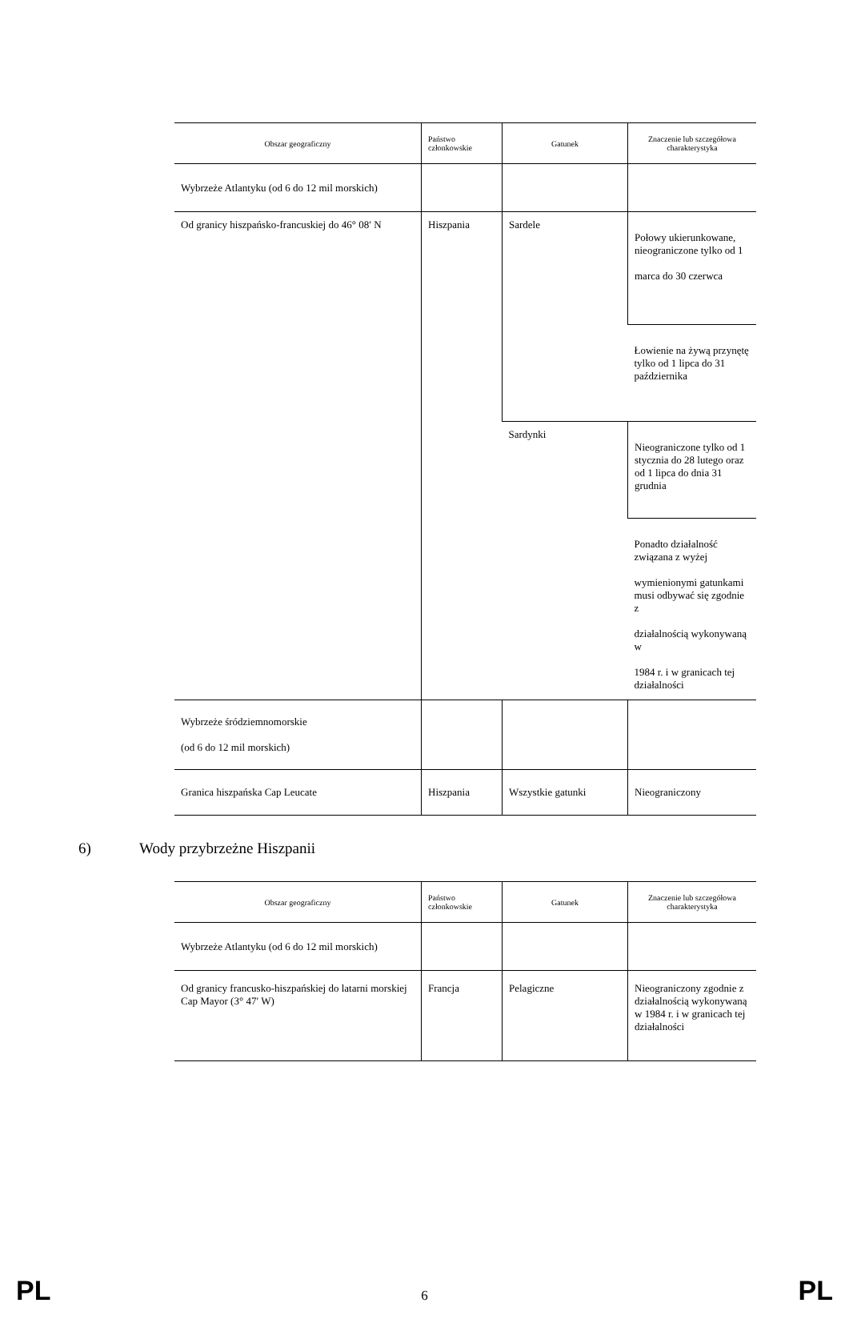| Obszar geograficzny | Państwo członkowskie | Gatunek | Znaczenie lub szczegółowa charakterystyka |
| --- | --- | --- | --- |
| Wybrzeże Atlantyku (od 6 do 12 mil morskich) | | | |
| Od granicy hiszpańsko-francuskiej do 46° 08′ N | Hiszpania | Sardele | Połowy ukierunkowane, nieograniczone tylko od 1 marca do 30 czerwca |
| | | | Łowienie na żywą przynętę tylko od 1 lipca do 31 października |
| | | Sardynki | Nieograniczone tylko od 1 stycznia do 28 lutego oraz od 1 lipca do dnia 31 grudnia |
| | | | Ponadto działalność związana z wyżej wymienionymi gatunkami musi odbywać się zgodnie z działalnością wykonywaną w 1984 r. i w granicach tej działalności |
| Wybrzeże śródziemnomorskie (od 6 do 12 mil morskich) | | | |
| Granica hiszpańska Cap Leucate | Hiszpania | Wszystkie gatunki | Nieograniczony |
6) Wody przybrzeżne Hiszpanii
| Obszar geograficzny | Państwo członkowskie | Gatunek | Znaczenie lub szczegółowa charakterystyka |
| --- | --- | --- | --- |
| Wybrzeże Atlantyku (od 6 do 12 mil morskich) | | | |
| Od granicy francusko-hiszpańskiej do latarni morskiej Cap Mayor (3° 47′ W) | Francja | Pelagiczne | Nieograniczony zgodnie z działalnością wykonywaną w 1984 r. i w granicach tej działalności |
PL 6 PL